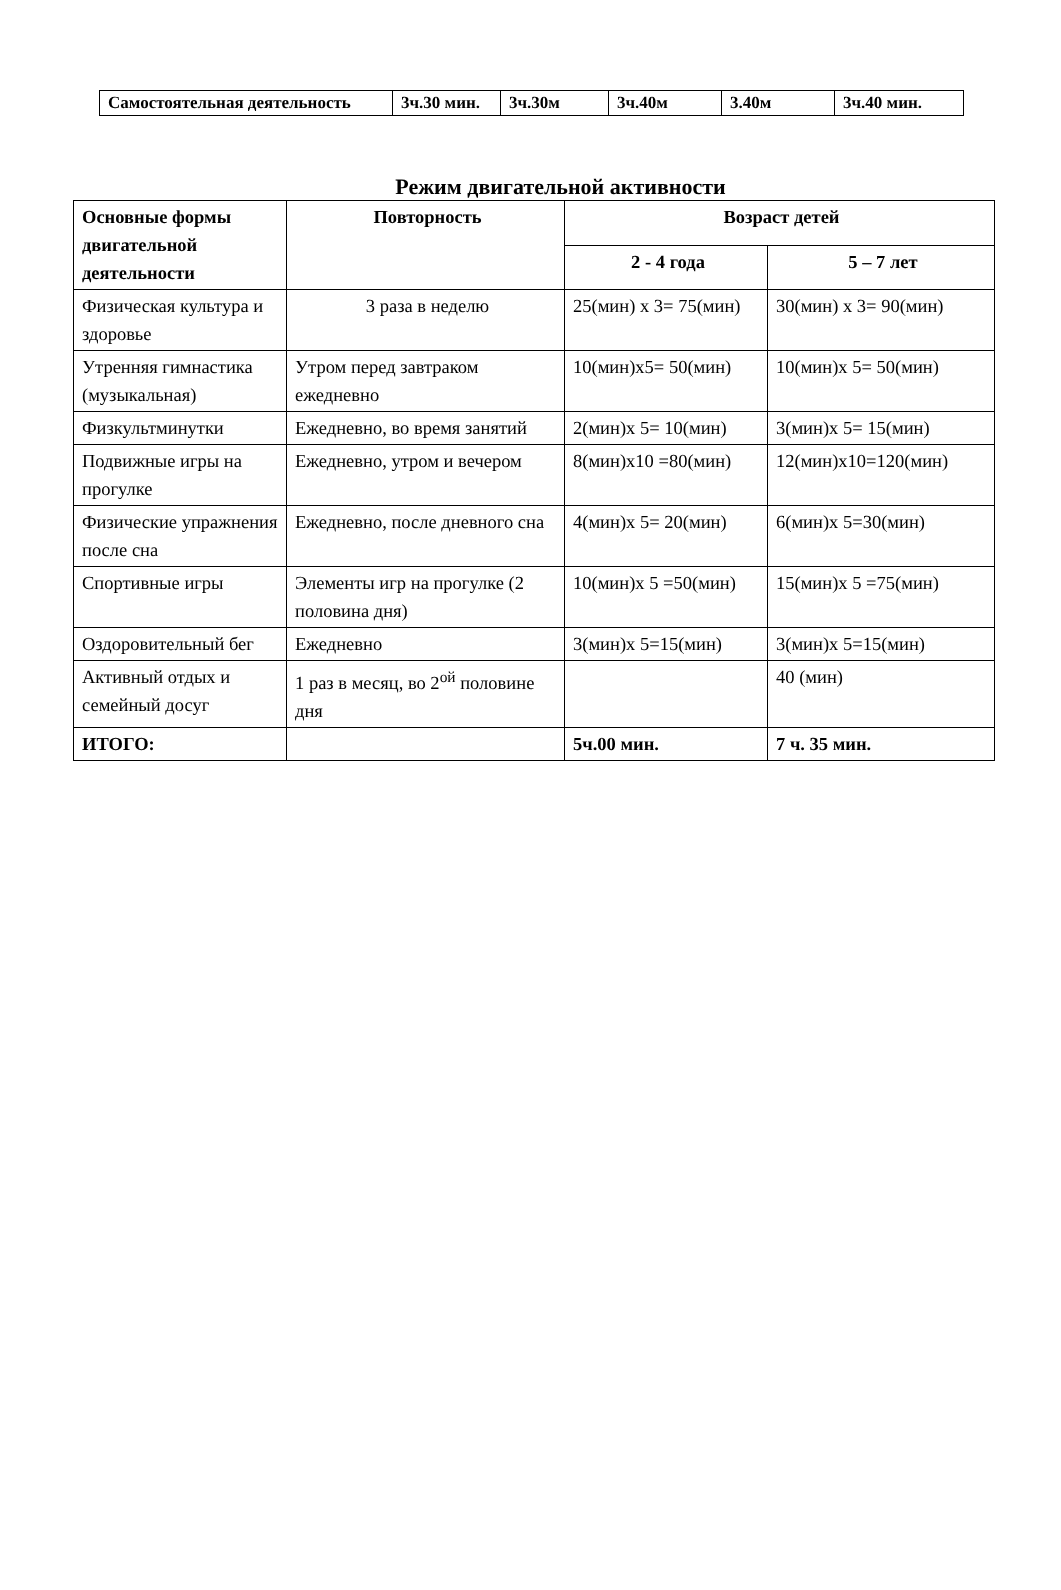| Самостоятельная деятельность | 3ч.30 мин. | 3ч.30м | 3ч.40м | 3.40м | 3ч.40 мин. |
Режим двигательной активности
| Основные формы двигательной деятельности | Повторность | Возраст детей | |
| --- | --- | --- | --- |
| | | 2 - 4 года | 5 – 7 лет |
| Физическая культура и здоровье | 3 раза в неделю | 25(мин) х 3= 75(мин) | 30(мин) х 3= 90(мин) |
| Утренняя гимнастика (музыкальная) | Утром перед завтраком ежедневно | 10(мин)х5= 50(мин) | 10(мин)х 5= 50(мин) |
| Физкультминутки | Ежедневно, во время занятий | 2(мин)х 5= 10(мин) | 3(мин)х 5= 15(мин) |
| Подвижные игры на прогулке | Ежедневно, утром и вечером | 8(мин)х10 =80(мин) | 12(мин)х10=120(мин) |
| Физические упражнения после сна | Ежедневно, после дневного сна | 4(мин)х 5= 20(мин) | 6(мин)х 5=30(мин) |
| Спортивные игры | Элементы игр на прогулке (2 половина дня) | 10(мин)х 5 =50(мин) | 15(мин)х 5 =75(мин) |
| Оздоровительный бег | Ежедневно | 3(мин)х 5=15(мин) | 3(мин)х 5=15(мин) |
| Активный отдых и семейный досуг | 1 раз в месяц, во 2<sup>ой</sup> половине дня | | 40 (мин) |
| ИТОГО: | | 5ч.00 мин. | 7 ч. 35 мин. |